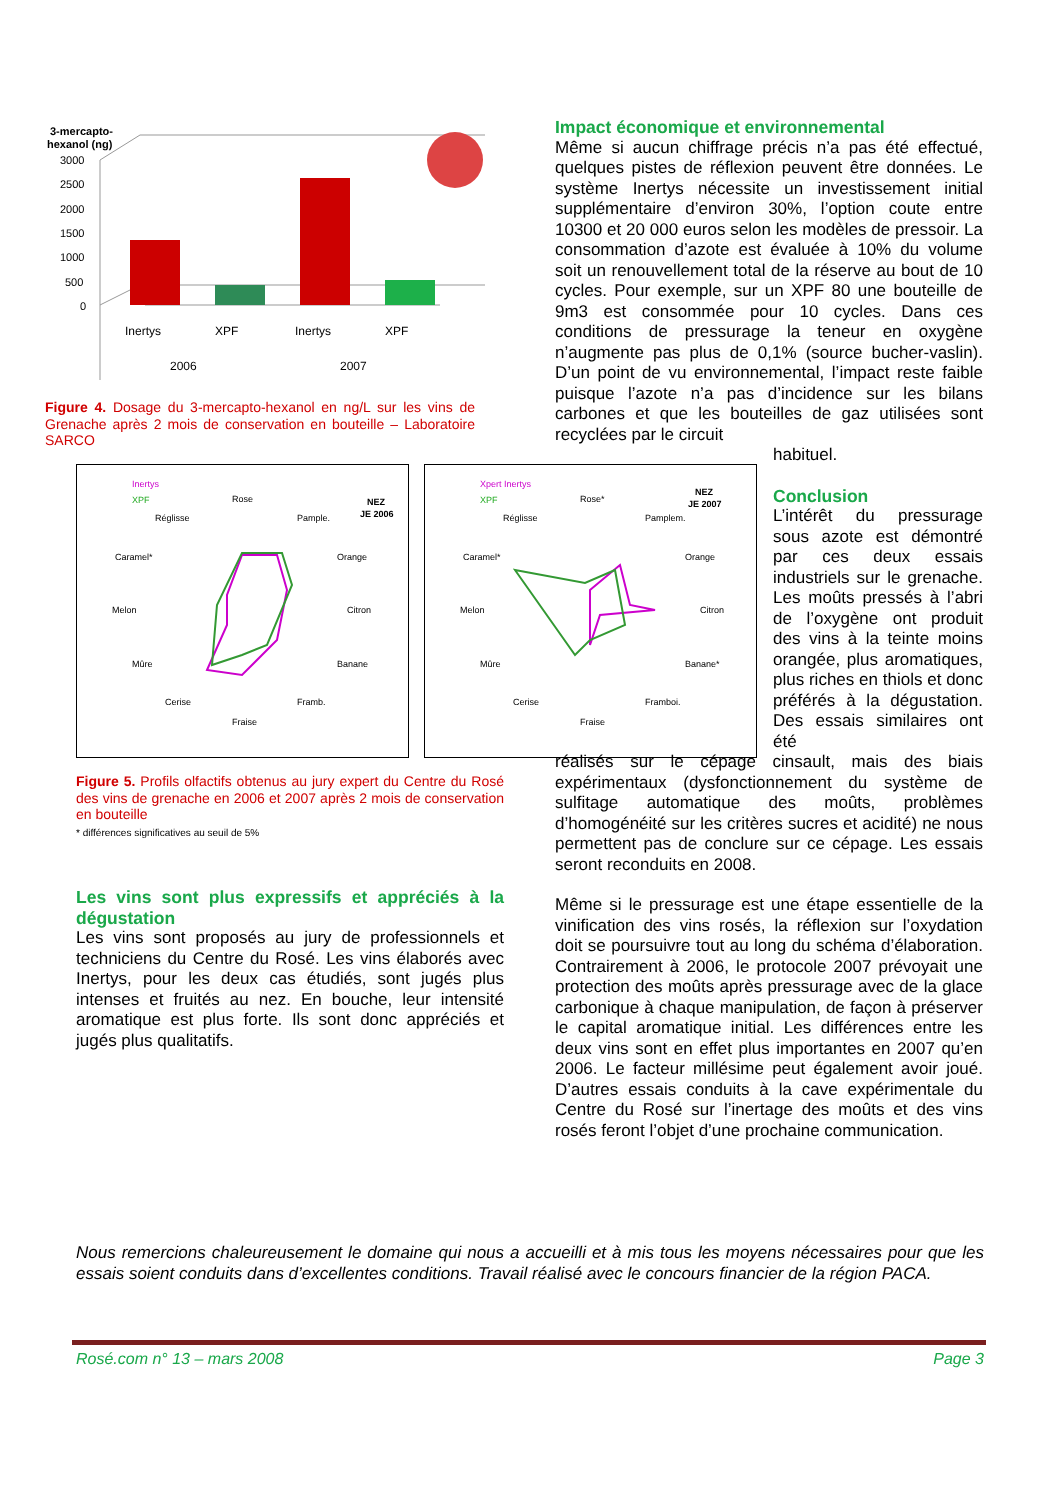3-mercapto-
hexanol (ng)
3000
2500
2000
1500
1000
500
0
Inertys
XPF
Inertys
XPF
2006
2007
Figure 4. Dosage du 3-mercapto-hexanol en ng/L sur les vins de Grenache après 2 mois de conservation en bouteille – Laboratoire SARCO
Inertys
XPF
NEZ
JE 2006
Rose
Pample.
Orange
Citron
Banane
Framb.
Fraise
Cerise
Mûre
Melon
Caramel*
Réglisse
Xpert Inertys
XPF
NEZ
JE 2007
Rose*
Pamplem.
Orange
Citron
Banane*
Framboi.
Fraise
Cerise
Mûre
Melon
Caramel*
Réglisse
Figure 5. Profils olfactifs obtenus au jury expert du Centre du Rosé des vins de grenache en 2006 et 2007 après 2 mois de conservation en bouteille
* différences significatives au seuil de 5%
Les vins sont plus expressifs et appréciés à la dégustation
Les vins sont proposés au jury de professionnels et techniciens du Centre du Rosé. Les vins élaborés avec Inertys, pour les deux cas étudiés, sont jugés plus intenses et fruités au nez. En bouche, leur intensité aromatique est plus forte. Ils sont donc appréciés et jugés plus qualitatifs.
Impact économique et environnemental
Même si aucun chiffrage précis n’a pas été effectué, quelques pistes de réflexion peuvent être données. Le système Inertys nécessite un investissement initial supplémentaire d’environ 30%, l’option coute entre 10300 et 20 000 euros selon les modèles de pressoir. La consommation d’azote est évaluée à 10% du volume soit un renouvellement total de la réserve au bout de 10 cycles. Pour exemple, sur un XPF 80 une bouteille de 9m3 est consommée pour 10 cycles. Dans ces conditions de pressurage la teneur en oxygène n’augmente pas plus de 0,1% (source bucher-vaslin). D’un point de vu environnemental, l’impact reste faible puisque l’azote n’a pas d’incidence sur les bilans carbones et que les bouteilles de gaz utilisées sont recyclées par le circuit
habituel.
Conclusion
L’intérêt du pressurage sous azote est démontré par ces deux essais industriels sur le grenache. Les moûts pressés à l’abri de l’oxygène ont produit des vins à la teinte moins orangée, plus aromatiques, plus riches en thiols et donc préférés à la dégustation. Des essais similaires ont été
réalisés sur le cépage cinsault, mais des biais expérimentaux (dysfonctionnement du système de sulfitage automatique des moûts, problèmes d’homogénéité sur les critères sucres et acidité) ne nous permettent pas de conclure sur ce cépage. Les essais seront reconduits en 2008.
Même si le pressurage est une étape essentielle de la vinification des vins rosés, la réflexion sur l’oxydation doit se poursuivre tout au long du schéma d’élaboration. Contrairement à 2006, le protocole 2007 prévoyait une protection des moûts après pressurage avec de la glace carbonique à chaque manipulation, de façon à préserver le capital aromatique initial. Les différences entre les deux vins sont en effet plus importantes en 2007 qu’en 2006. Le facteur millésime peut également avoir joué. D’autres essais conduits à la cave expérimentale du Centre du Rosé sur l’inertage des moûts et des vins rosés feront l’objet d’une prochaine communication.
Nous remercions chaleureusement le domaine qui nous a accueilli et à mis tous les moyens nécessaires pour que les essais soient conduits dans d’excellentes conditions. Travail réalisé avec le concours financier de la région PACA.
Rosé.com n° 13 – mars 2008 Page 3